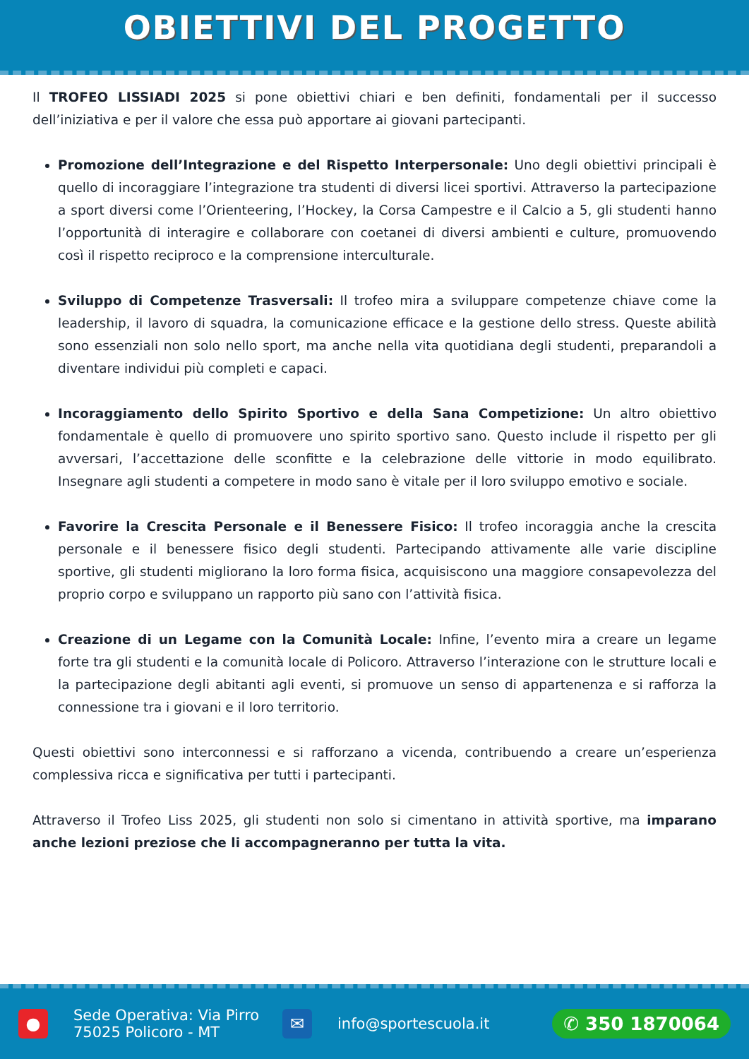OBIETTIVI DEL PROGETTO
Il TROFEO LISSIADI 2025 si pone obiettivi chiari e ben definiti, fondamentali per il successo dell’iniziativa e per il valore che essa può apportare ai giovani partecipanti.
Promozione dell’Integrazione e del Rispetto Interpersonale: Uno degli obiettivi principali è quello di incoraggiare l’integrazione tra studenti di diversi licei sportivi. Attraverso la partecipazione a sport diversi come l’Orienteering, l’Hockey, la Corsa Campestre e il Calcio a 5, gli studenti hanno l’opportunità di interagire e collaborare con coetanei di diversi ambienti e culture, promuovendo così il rispetto reciproco e la comprensione interculturale.
Sviluppo di Competenze Trasversali: Il trofeo mira a sviluppare competenze chiave come la leadership, il lavoro di squadra, la comunicazione efficace e la gestione dello stress. Queste abilità sono essenziali non solo nello sport, ma anche nella vita quotidiana degli studenti, preparandoli a diventare individui più completi e capaci.
Incoraggiamento dello Spirito Sportivo e della Sana Competizione: Un altro obiettivo fondamentale è quello di promuovere uno spirito sportivo sano. Questo include il rispetto per gli avversari, l’accettazione delle sconfitte e la celebrazione delle vittorie in modo equilibrato. Insegnare agli studenti a competere in modo sano è vitale per il loro sviluppo emotivo e sociale.
Favorire la Crescita Personale e il Benessere Fisico: Il trofeo incoraggia anche la crescita personale e il benessere fisico degli studenti. Partecipando attivamente alle varie discipline sportive, gli studenti migliorano la loro forma fisica, acquisiscono una maggiore consapevolezza del proprio corpo e sviluppano un rapporto più sano con l’attività fisica.
Creazione di un Legame con la Comunità Locale: Infine, l’evento mira a creare un legame forte tra gli studenti e la comunità locale di Policoro. Attraverso l’interazione con le strutture locali e la partecipazione degli abitanti agli eventi, si promuove un senso di appartenenza e si rafforza la connessione tra i giovani e il loro territorio.
Questi obiettivi sono interconnessi e si rafforzano a vicenda, contribuendo a creare un’esperienza complessiva ricca e significativa per tutti i partecipanti.
Attraverso il Trofeo Liss 2025, gli studenti non solo si cimentano in attività sportive, ma imparano anche lezioni preziose che li accompagneranno per tutta la vita.
●
Sede Operativa: Via Pirro
75025 Policoro - MT
✉
info@sportescuola.it
✆ 350 1870064